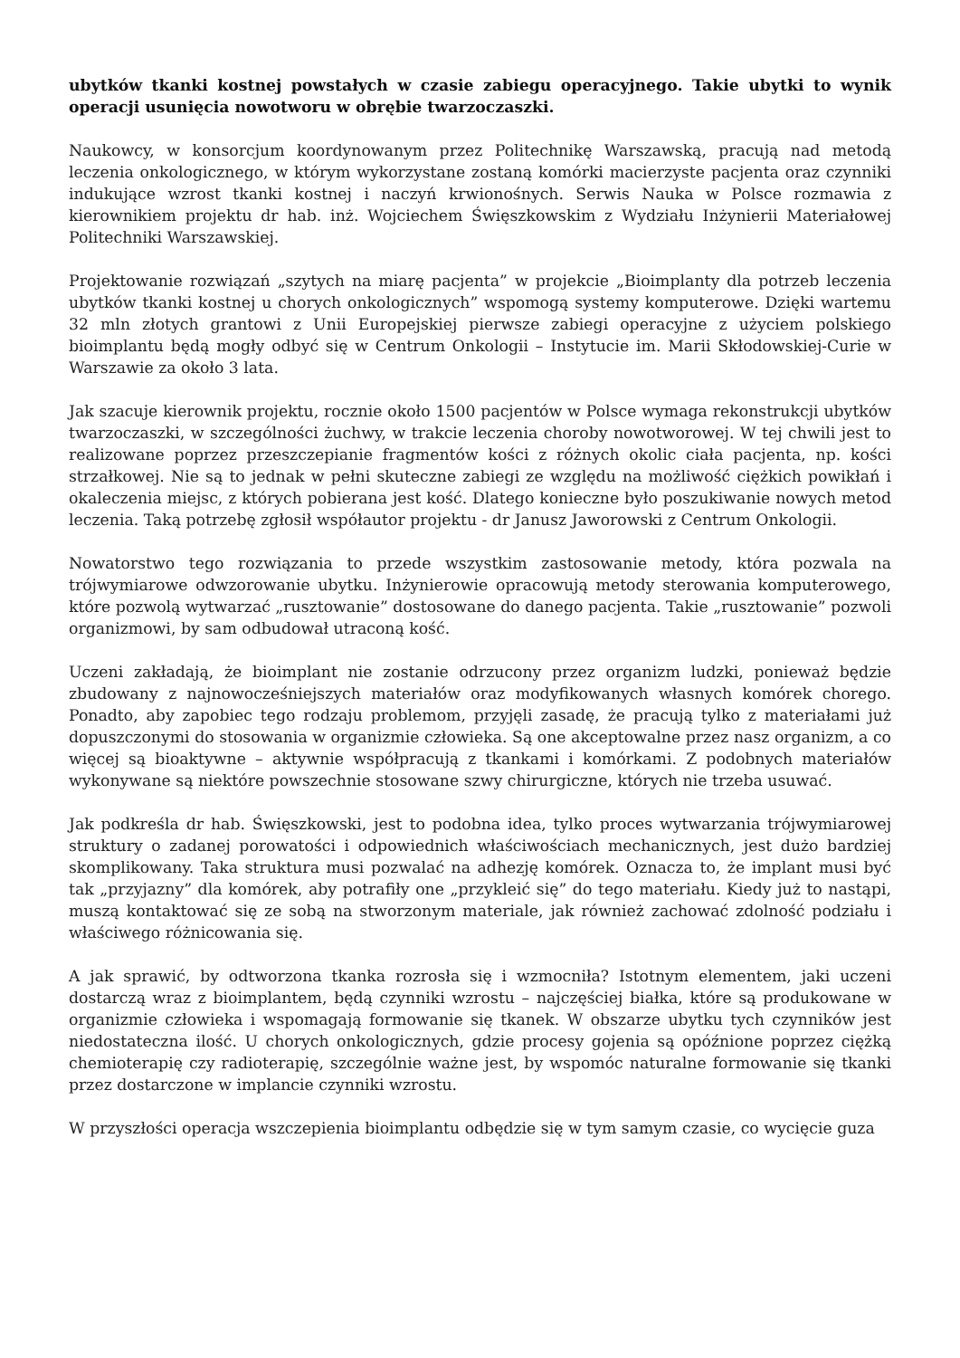ubytków tkanki kostnej powstałych w czasie zabiegu operacyjnego. Takie ubytki to wynik operacji usunięcia nowotworu w obrębie twarzoczaszki.
Naukowcy, w konsorcjum koordynowanym przez Politechnikę Warszawską, pracują nad metodą leczenia onkologicznego, w którym wykorzystane zostaną komórki macierzyste pacjenta oraz czynniki indukujące wzrost tkanki kostnej i naczyń krwionośnych. Serwis Nauka w Polsce rozmawia z kierownikiem projektu dr hab. inż. Wojciechem Święszkowskim z Wydziału Inżynierii Materiałowej Politechniki Warszawskiej.
Projektowanie rozwiązań „szytych na miarę pacjenta” w projekcie „Bioimplanty dla potrzeb leczenia ubytków tkanki kostnej u chorych onkologicznych” wspomogą systemy komputerowe. Dzięki wartemu 32 mln złotych grantowi z Unii Europejskiej pierwsze zabiegi operacyjne z użyciem polskiego bioimplantu będą mogły odbyć się w Centrum Onkologii – Instytucie im. Marii Skłodowskiej-Curie w Warszawie za około 3 lata.
Jak szacuje kierownik projektu, rocznie około 1500 pacjentów w Polsce wymaga rekonstrukcji ubytków twarzoczaszki, w szczególności żuchwy, w trakcie leczenia choroby nowotworowej. W tej chwili jest to realizowane poprzez przeszczepianie fragmentów kości z różnych okolic ciała pacjenta, np. kości strzałkowej. Nie są to jednak w pełni skuteczne zabiegi ze względu na możliwość ciężkich powikłań i okaleczenia miejsc, z których pobierana jest kość. Dlatego konieczne było poszukiwanie nowych metod leczenia. Taką potrzebę zgłosił współautor projektu - dr Janusz Jaworowski z Centrum Onkologii.
Nowatorstwo tego rozwiązania to przede wszystkim zastosowanie metody, która pozwala na trójwymiarowe odwzorowanie ubytku. Inżynierowie opracowują metody sterowania komputerowego, które pozwolą wytwarzać „rusztowanie” dostosowane do danego pacjenta. Takie „rusztowanie” pozwoli organizmowi, by sam odbudował utraconą kość.
Uczeni zakładają, że bioimplant nie zostanie odrzucony przez organizm ludzki, ponieważ będzie zbudowany z najnowocześniejszych materiałów oraz modyfikowanych własnych komórek chorego. Ponadto, aby zapobiec tego rodzaju problemom, przyjęli zasadę, że pracują tylko z materiałami już dopuszczonymi do stosowania w organizmie człowieka. Są one akceptowalne przez nasz organizm, a co więcej są bioaktywne – aktywnie współpracują z tkankami i komórkami. Z podobnych materiałów wykonywane są niektóre powszechnie stosowane szwy chirurgiczne, których nie trzeba usuwać.
Jak podkreśla dr hab. Święszkowski, jest to podobna idea, tylko proces wytwarzania trójwymiarowej struktury o zadanej porowatości i odpowiednich właściwościach mechanicznych, jest dużo bardziej skomplikowany. Taka struktura musi pozwalać na adhezję komórek. Oznacza to, że implant musi być tak „przyjazny” dla komórek, aby potrafiły one „przykleić się” do tego materiału. Kiedy już to nastąpi, muszą kontaktować się ze sobą na stworzonym materiale, jak również zachować zdolność podziału i właściwego różnicowania się.
A jak sprawić, by odtworzona tkanka rozrosła się i wzmocniła? Istotnym elementem, jaki uczeni dostarczą wraz z bioimplantem, będą czynniki wzrostu – najczęściej białka, które są produkowane w organizmie człowieka i wspomagają formowanie się tkanek. W obszarze ubytku tych czynników jest niedostateczna ilość. U chorych onkologicznych, gdzie procesy gojenia są opóźnione poprzez ciężką chemioterapię czy radioterapię, szczególnie ważne jest, by wspomóc naturalne formowanie się tkanki przez dostarczone w implancie czynniki wzrostu.
W przyszłości operacja wszczepienia bioimplantu odbędzie się w tym samym czasie, co wycięcie guza